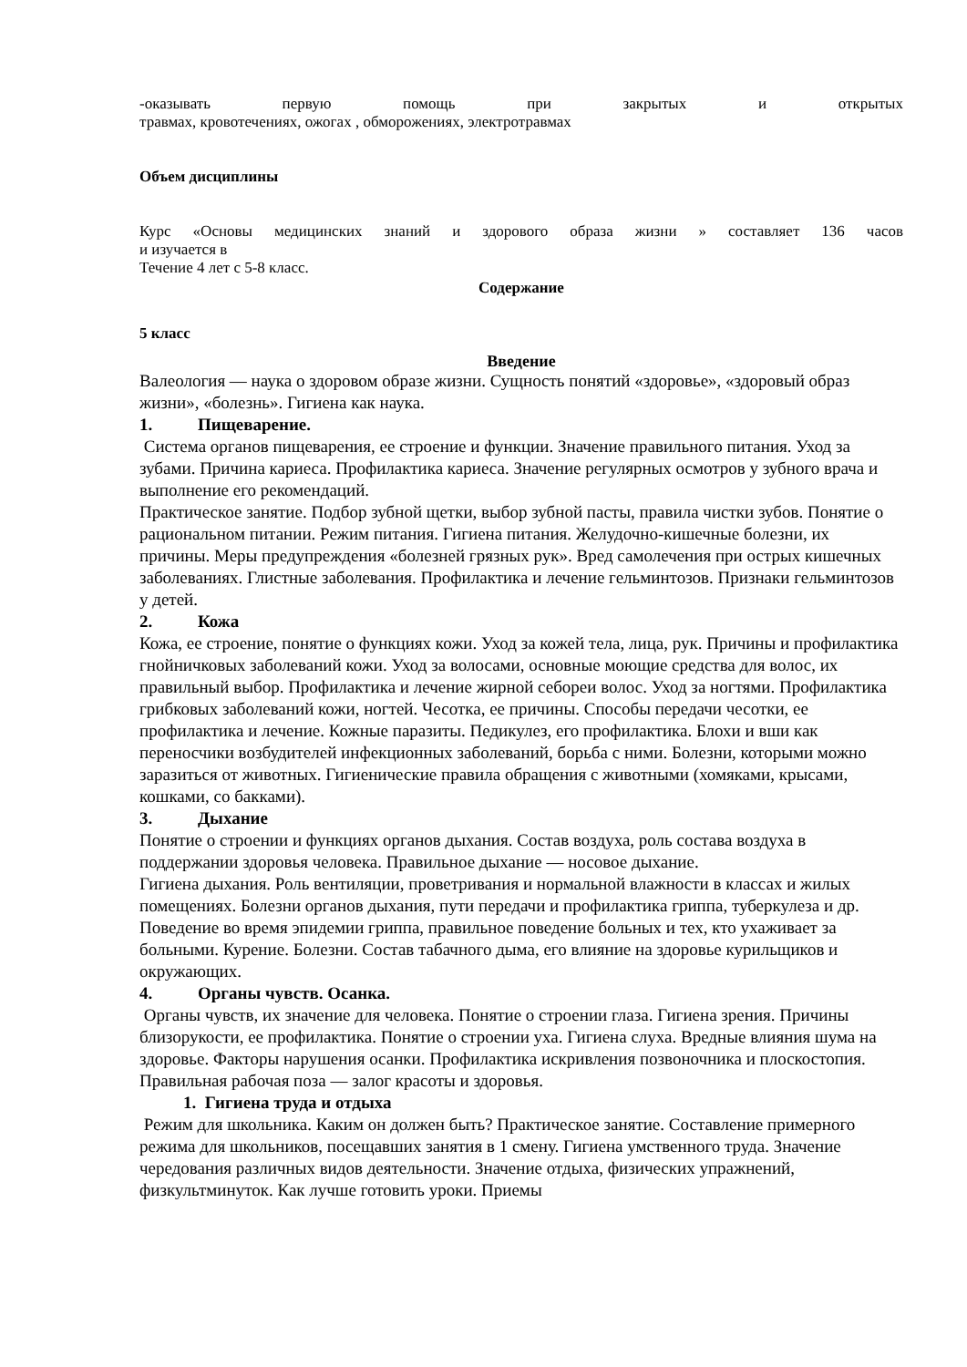-оказывать первую помощь при закрытых и открытых
травмах, кровотечениях, ожогах , обморожениях, электротравмах
Объем дисциплины
Курс «Основы медицинских знаний и здорового образа жизни » составляет 136 часов
и изучается в
Течение 4 лет с 5-8 класс.
Содержание
5 класс
Введение
Валеология — наука о здоровом образе жизни. Сущность понятий «здоровье», «здоровый образ жизни», «болезнь». Гигиена как наука.
1. Пищеварение.
Система органов пищеварения, ее строение и функции. Значение правильного питания. Уход за зубами. Причина кариеса. Профилактика кариеса. Значение регулярных осмотров у зубного врача и выполнение его рекомендаций.
Практическое занятие. Подбор зубной щетки, выбор зубной пасты, правила чистки зубов. Понятие о рациональном питании. Режим питания. Гигиена питания. Желудочно-кишечные болезни, их причины. Меры предупреждения «болезней грязных рук». Вред самолечения при острых кишечных заболеваниях. Глистные заболевания. Профилактика и лечение гельминтозов. Признаки гельминтозов у детей.
2. Кожа
Кожа, ее строение, понятие о функциях кожи. Уход за кожей тела, лица, рук. Причины и профилактика гнойничковых заболеваний кожи. Уход за волосами, основные моющие средства для волос, их правильный выбор. Профилактика и лечение жирной себореи волос. Уход за ногтями. Профилактика грибковых заболеваний кожи, ногтей. Чесотка, ее причины. Способы передачи чесотки, ее профилактика и лечение. Кожные паразиты. Педикулез, его профилактика. Блохи и вши как переносчики возбудителей инфекционных заболеваний, борьба с ними. Болезни, которыми можно заразиться от животных. Гигиенические правила обращения с животными (хомяками, крысами, кошками, со бакками).
3. Дыхание
Понятие о строении и функциях органов дыхания. Состав воздуха, роль состава воздуха в поддержании здоровья человека. Правильное дыхание — носовое дыхание.
Гигиена дыхания. Роль вентиляции, проветривания и нормальной влажности в классах и жилых помещениях. Болезни органов дыхания, пути передачи и профилактика гриппа, туберкулеза и др. Поведение во время эпидемии гриппа, правильное поведение больных и тех, кто ухаживает за больными. Курение. Болезни. Состав табачного дыма, его влияние на здоровье курильщиков и окружающих.
4. Органы чувств. Осанка.
Органы чувств, их значение для человека. Понятие о строении глаза. Гигиена зрения. Причины близорукости, ее профилактика. Понятие о строении уха. Гигиена слуха. Вредные влияния шума на здоровье. Факторы нарушения осанки. Профилактика искривления позвоночника и плоскостопия. Правильная рабочая поза — залог красоты и здоровья.
1. Гигиена труда и отдыха
Режим для школьника. Каким он должен быть? Практическое занятие. Составление примерного режима для школьников, посещавших занятия в 1 смену. Гигиена умственного труда. Значение чередования различных видов деятельности. Значение отдыха, физических упражнений, физкультминуток. Как лучше готовить уроки. Приемы